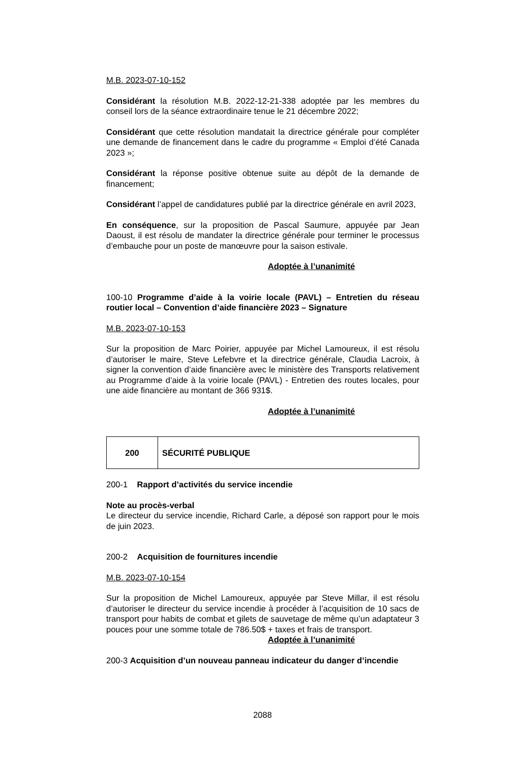M.B. 2023-07-10-152
Considérant la résolution M.B. 2022-12-21-338 adoptée par les membres du conseil lors de la séance extraordinaire tenue le 21 décembre 2022;
Considérant que cette résolution mandatait la directrice générale pour compléter une demande de financement dans le cadre du programme « Emploi d’été Canada 2023 »;
Considérant la réponse positive obtenue suite au dépôt de la demande de financement;
Considérant l’appel de candidatures publié par la directrice générale en avril 2023,
En conséquence, sur la proposition de Pascal Saumure, appuyée par Jean Daoust, il est résolu de mandater la directrice générale pour terminer le processus d’embauche pour un poste de manœuvre pour la saison estivale.
Adoptée à l’unanimité
100-10 Programme d’aide à la voirie locale (PAVL) – Entretien du réseau routier local – Convention d’aide financière 2023 – Signature
M.B. 2023-07-10-153
Sur la proposition de Marc Poirier, appuyée par Michel Lamoureux, il est résolu d’autoriser le maire, Steve Lefebvre et la directrice générale, Claudia Lacroix, à signer la convention d’aide financière avec le ministère des Transports relativement au Programme d’aide à la voirie locale (PAVL) - Entretien des routes locales, pour une aide financière au montant de 366 931$.
Adoptée à l’unanimité
| 200 | SÉCURITÉ PUBLIQUE |
200-1 Rapport d’activités du service incendie
Note au procès-verbal
Le directeur du service incendie, Richard Carle, a déposé son rapport pour le mois de juin 2023.
200-2 Acquisition de fournitures incendie
M.B. 2023-07-10-154
Sur la proposition de Michel Lamoureux, appuyée par Steve Millar, il est résolu d’autoriser le directeur du service incendie à procéder à l’acquisition de 10 sacs de transport pour habits de combat et gilets de sauvetage de même qu’un adaptateur 3 pouces pour une somme totale de 786.50$ + taxes et frais de transport.
Adoptée à l’unanimité
200-3 Acquisition d’un nouveau panneau indicateur du danger d’incendie
2088